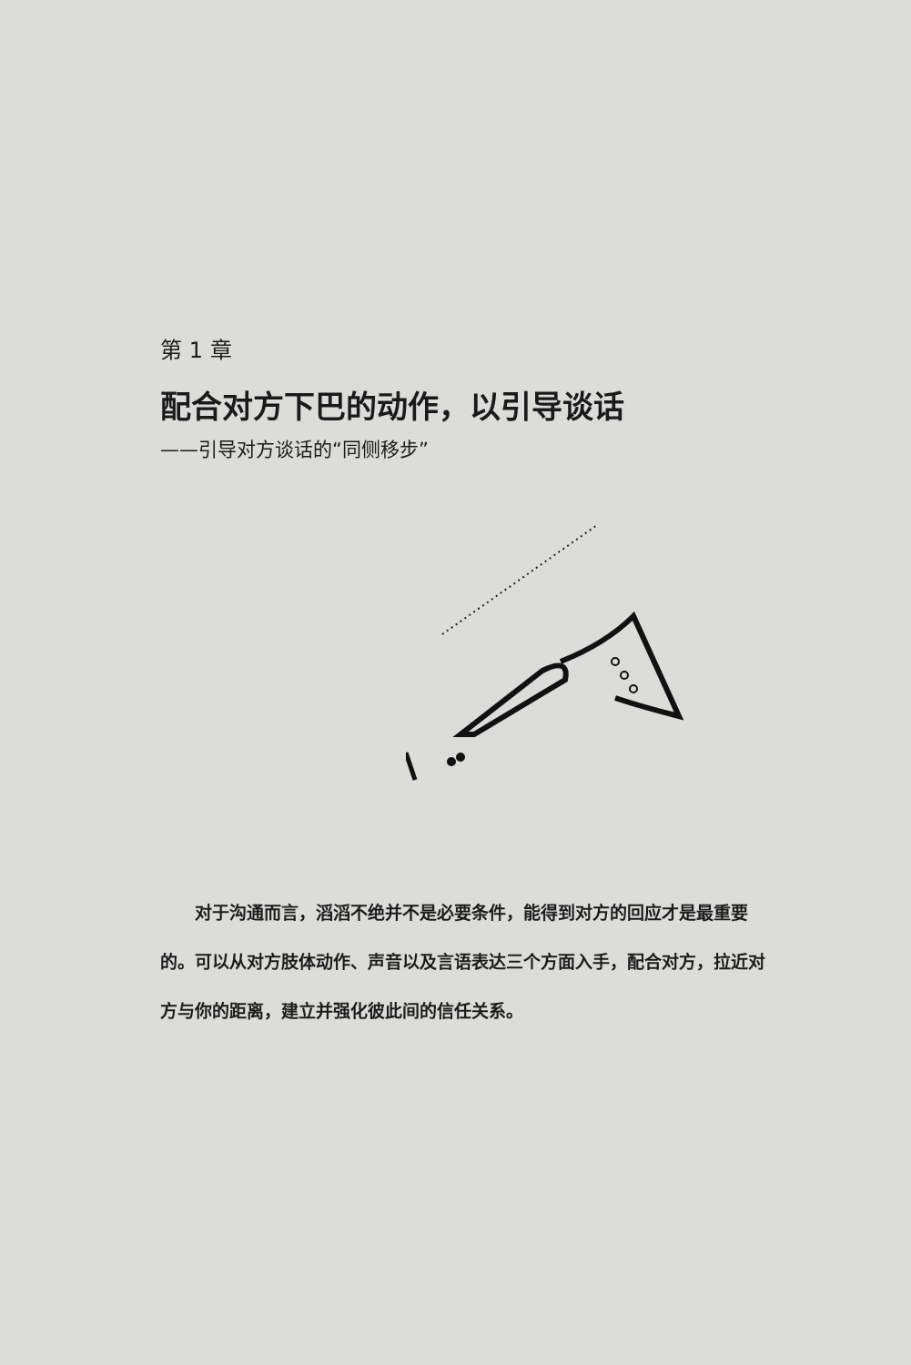第 1 章
配合对方下巴的动作，以引导谈话
——引导对方谈话的“同侧移步”
对于沟通而言，滔滔不绝并不是必要条件，能得到对方的回应才是最重要的。可以从对方肢体动作、声音以及言语表达三个方面入手，配合对方，拉近对方与你的距离，建立并强化彼此间的信任关系。